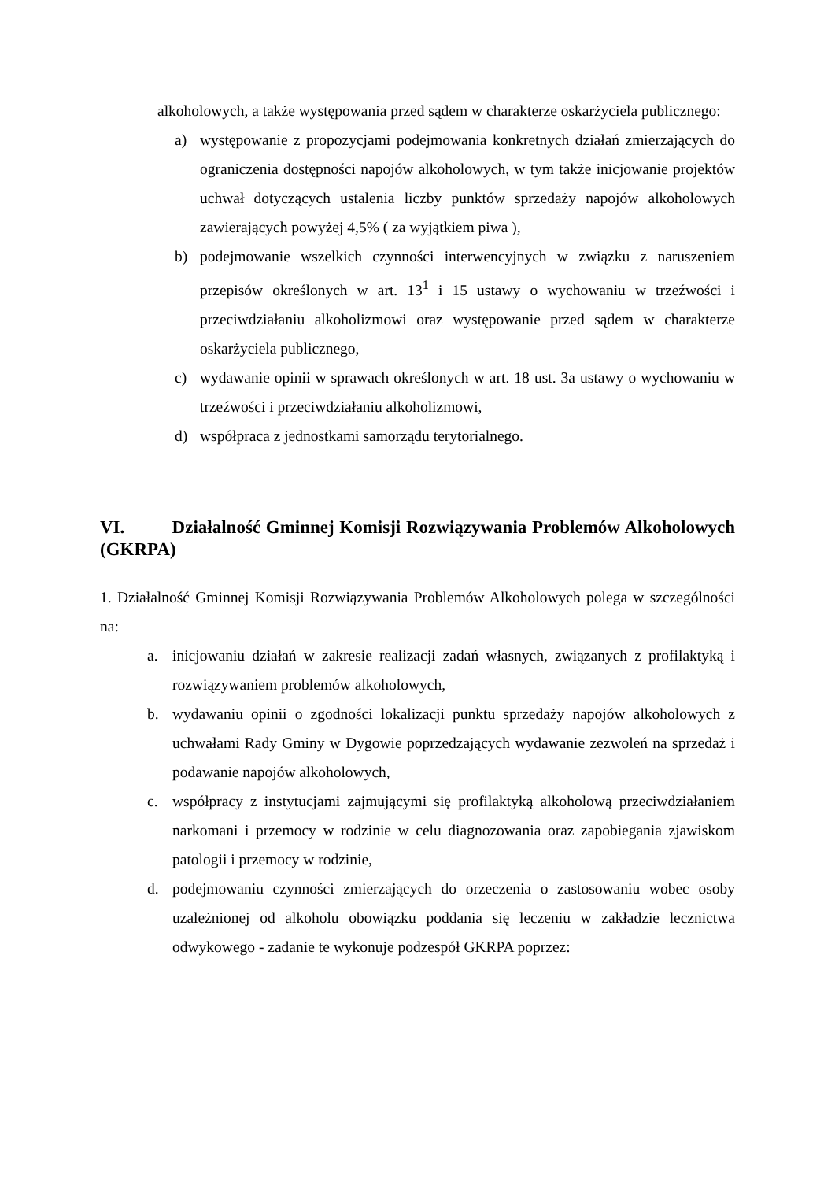alkoholowych, a także występowania przed sądem w charakterze oskarżyciela publicznego:
a) występowanie z propozycjami podejmowania konkretnych działań zmierzających do ograniczenia dostępności napojów alkoholowych, w tym także inicjowanie projektów uchwał dotyczących ustalenia liczby punktów sprzedaży napojów alkoholowych zawierających powyżej 4,5% ( za wyjątkiem piwa ),
b) podejmowanie wszelkich czynności interwencyjnych w związku z naruszeniem przepisów określonych w art. 13<sup>1</sup> i 15 ustawy o wychowaniu w trzeźwości i przeciwdziałaniu alkoholizmowi oraz występowanie przed sądem w charakterze oskarżyciela publicznego,
c) wydawanie opinii w sprawach określonych w art. 18 ust. 3a ustawy o wychowaniu w trzeźwości i przeciwdziałaniu alkoholizmowi,
d) współpraca z jednostkami samorządu terytorialnego.
VI. Działalność Gminnej Komisji Rozwiązywania Problemów Alkoholowych (GKRPA)
1. Działalność Gminnej Komisji Rozwiązywania Problemów Alkoholowych polega w szczególności na:
a. inicjowaniu działań w zakresie realizacji zadań własnych, związanych z profilaktyką i rozwiązywaniem problemów alkoholowych,
b. wydawaniu opinii o zgodności lokalizacji punktu sprzedaży napojów alkoholowych z uchwałami Rady Gminy w Dygowie poprzedzających wydawanie zezwoleń na sprzedaż i podawanie napojów alkoholowych,
c. współpracy z instytucjami zajmującymi się profilaktyką alkoholową przeciwdziałaniem narkomani i przemocy w rodzinie w celu diagnozowania oraz zapobiegania zjawiskom patologii i przemocy w rodzinie,
d. podejmowaniu czynności zmierzających do orzeczenia o zastosowaniu wobec osoby uzależnionej od alkoholu obowiązku poddania się leczeniu w zakładzie lecznictwa odwykowego - zadanie te wykonuje podzespół GKRPA poprzez: